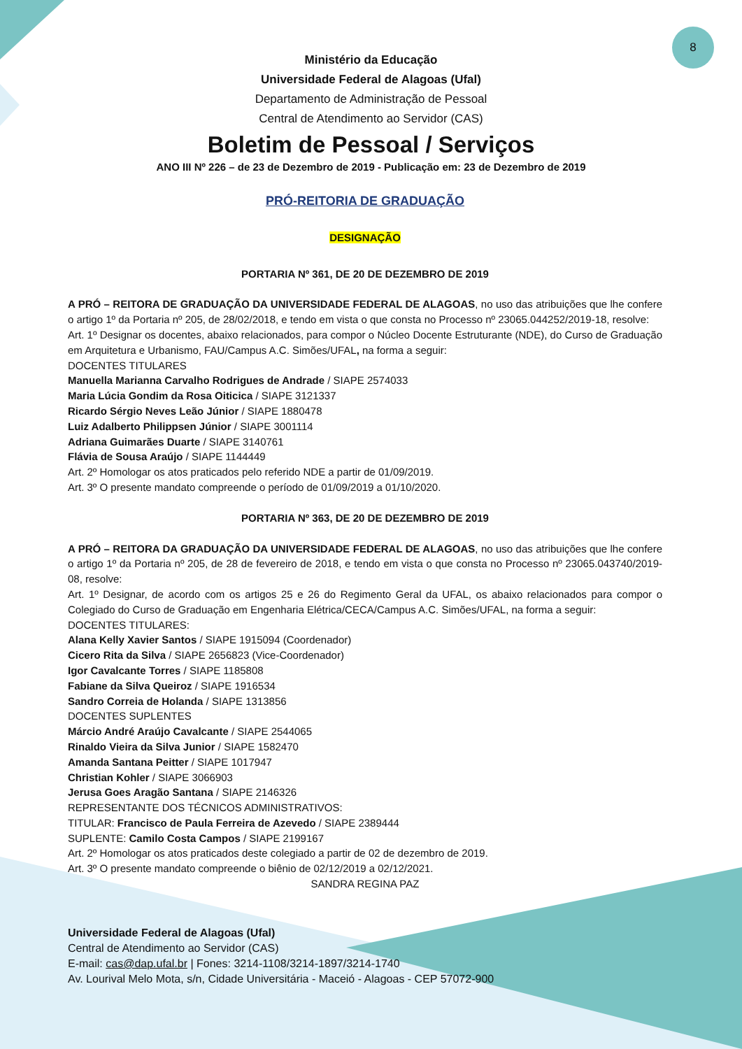8
Ministério da Educação
Universidade Federal de Alagoas (Ufal)
Departamento de Administração de Pessoal
Central de Atendimento ao Servidor (CAS)
Boletim de Pessoal / Serviços
ANO III Nº 226 – de 23 de Dezembro de 2019 - Publicação em: 23 de Dezembro de 2019
PRÓ-REITORIA DE GRADUAÇÃO
DESIGNAÇÃO
PORTARIA Nº 361, DE 20 DE DEZEMBRO DE 2019
A PRÓ – REITORA DE GRADUAÇÃO DA UNIVERSIDADE FEDERAL DE ALAGOAS, no uso das atribuições que lhe confere o artigo 1º da Portaria nº 205, de 28/02/2018, e tendo em vista o que consta no Processo nº 23065.044252/2019-18, resolve:
Art. 1º Designar os docentes, abaixo relacionados, para compor o Núcleo Docente Estruturante (NDE), do Curso de Graduação em Arquitetura e Urbanismo, FAU/Campus A.C. Simões/UFAL, na forma a seguir:
DOCENTES TITULARES
Manuella Marianna Carvalho Rodrigues de Andrade / SIAPE 2574033
Maria Lúcia Gondim da Rosa Oiticica / SIAPE 3121337
Ricardo Sérgio Neves Leão Júnior / SIAPE 1880478
Luiz Adalberto Philippsen Júnior / SIAPE 3001114
Adriana Guimarães Duarte / SIAPE 3140761
Flávia de Sousa Araújo / SIAPE 1144449
Art. 2º Homologar os atos praticados pelo referido NDE a partir de 01/09/2019.
Art. 3º O presente mandato compreende o período de 01/09/2019 a 01/10/2020.
PORTARIA Nº 363, DE 20 DE DEZEMBRO DE 2019
A PRÓ – REITORA DA GRADUAÇÃO DA UNIVERSIDADE FEDERAL DE ALAGOAS, no uso das atribuições que lhe confere o artigo 1º da Portaria nº 205, de 28 de fevereiro de 2018, e tendo em vista o que consta no Processo nº 23065.043740/2019-08, resolve:
Art. 1º Designar, de acordo com os artigos 25 e 26 do Regimento Geral da UFAL, os abaixo relacionados para compor o Colegiado do Curso de Graduação em Engenharia Elétrica/CECA/Campus A.C. Simões/UFAL, na forma a seguir:
DOCENTES TITULARES:
Alana Kelly Xavier Santos / SIAPE 1915094 (Coordenador)
Cicero Rita da Silva / SIAPE 2656823 (Vice-Coordenador)
Igor Cavalcante Torres / SIAPE 1185808
Fabiane da Silva Queiroz / SIAPE 1916534
Sandro Correia de Holanda / SIAPE 1313856
DOCENTES SUPLENTES
Márcio André Araújo Cavalcante / SIAPE 2544065
Rinaldo Vieira da Silva Junior / SIAPE 1582470
Amanda Santana Peitter / SIAPE 1017947
Christian Kohler / SIAPE 3066903
Jerusa Goes Aragão Santana / SIAPE 2146326
REPRESENTANTE DOS TÉCNICOS ADMINISTRATIVOS:
TITULAR: Francisco de Paula Ferreira de Azevedo / SIAPE 2389444
SUPLENTE: Camilo Costa Campos / SIAPE 2199167
Art. 2º Homologar os atos praticados deste colegiado a partir de 02 de dezembro de 2019.
Art. 3º O presente mandato compreende o biênio de 02/12/2019 a 02/12/2021.
SANDRA REGINA PAZ
Universidade Federal de Alagoas (Ufal)
Central de Atendimento ao Servidor (CAS)
E-mail: cas@dap.ufal.br | Fones: 3214-1108/3214-1897/3214-1740
Av. Lourival Melo Mota, s/n, Cidade Universitária - Maceió - Alagoas - CEP 57072-900